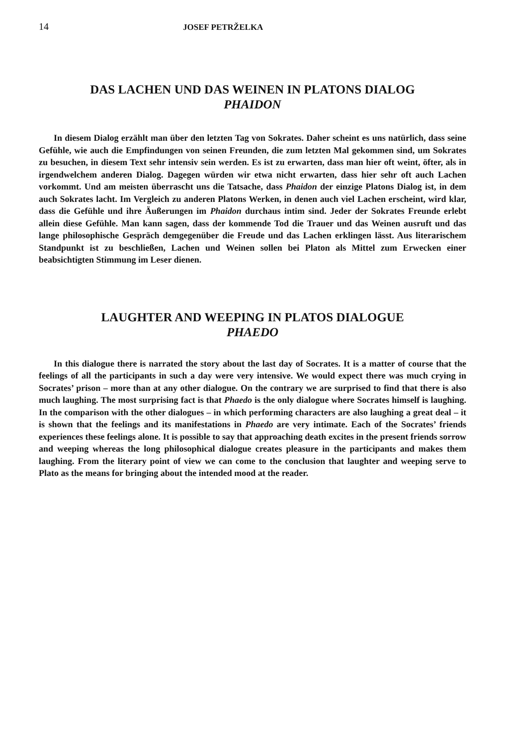14 JOSEF PETRŽELKA
DAS LACHEN UND DAS WEINEN IN PLATONS DIALOG
PHAIDON
In diesem Dialog erzählt man über den letzten Tag von Sokrates. Daher scheint es uns natürlich, dass seine Gefühle, wie auch die Empfindungen von seinen Freunden, die zum letzten Mal gekommen sind, um Sokrates zu besuchen, in diesem Text sehr intensiv sein werden. Es ist zu erwarten, dass man hier oft weint, öfter, als in irgendwelchem anderen Dialog. Dagegen würden wir etwa nicht erwarten, dass hier sehr oft auch Lachen vorkommt. Und am meisten überrascht uns die Tatsache, dass Phaidon der einzige Platons Dialog ist, in dem auch Sokrates lacht. Im Vergleich zu anderen Platons Werken, in denen auch viel Lachen erscheint, wird klar, dass die Gefühle und ihre Äußerungen im Phaidon durchaus intim sind. Jeder der Sokrates Freunde erlebt allein diese Gefühle. Man kann sagen, dass der kommende Tod die Trauer und das Weinen ausruft und das lange philosophische Gespräch demgegenüber die Freude und das Lachen erklingen lässt. Aus literarischem Standpunkt ist zu beschließen, Lachen und Weinen sollen bei Platon als Mittel zum Erwecken einer beabsichtigten Stimmung im Leser dienen.
LAUGHTER AND WEEPING IN PLATOS DIALOGUE
PHAEDO
In this dialogue there is narrated the story about the last day of Socrates. It is a matter of course that the feelings of all the participants in such a day were very intensive. We would expect there was much crying in Socrates’ prison – more than at any other dialogue. On the contrary we are surprised to find that there is also much laughing. The most surprising fact is that Phaedo is the only dialogue where Socrates himself is laughing. In the comparison with the other dialogues – in which performing characters are also laughing a great deal – it is shown that the feelings and its manifestations in Phaedo are very intimate. Each of the Socrates’ friends experiences these feelings alone. It is possible to say that approaching death excites in the present friends sorrow and weeping whereas the long philosophical dialogue creates pleasure in the participants and makes them laughing. From the literary point of view we can come to the conclusion that laughter and weeping serve to Plato as the means for bringing about the intended mood at the reader.